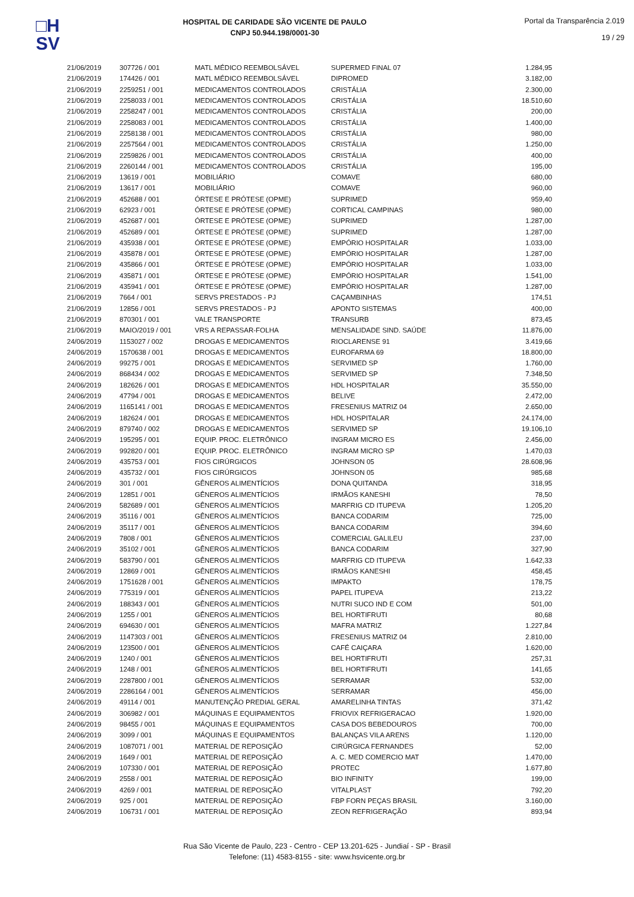□H
SV
HOSPITAL DE CARIDADE SÃO VICENTE DE PAULO
CNPJ 50.944.198/0001-30
Portal da Transparência 2.019
19 / 29
| 21/06/2019 | 307726 / 001 | MATL MÉDICO REEMBOLSÁVEL | SUPERMED FINAL 07 | 1.284,95 |
| 21/06/2019 | 174426 / 001 | MATL MÉDICO REEMBOLSÁVEL | DIPROMED | 3.182,00 |
| 21/06/2019 | 2259251 / 001 | MEDICAMENTOS CONTROLADOS | CRISTÁLIA | 2.300,00 |
| 21/06/2019 | 2258033 / 001 | MEDICAMENTOS CONTROLADOS | CRISTÁLIA | 18.510,60 |
| 21/06/2019 | 2258247 / 001 | MEDICAMENTOS CONTROLADOS | CRISTÁLIA | 200,00 |
| 21/06/2019 | 2258083 / 001 | MEDICAMENTOS CONTROLADOS | CRISTÁLIA | 1.400,00 |
| 21/06/2019 | 2258138 / 001 | MEDICAMENTOS CONTROLADOS | CRISTÁLIA | 980,00 |
| 21/06/2019 | 2257564 / 001 | MEDICAMENTOS CONTROLADOS | CRISTÁLIA | 1.250,00 |
| 21/06/2019 | 2259826 / 001 | MEDICAMENTOS CONTROLADOS | CRISTÁLIA | 400,00 |
| 21/06/2019 | 2260144 / 001 | MEDICAMENTOS CONTROLADOS | CRISTÁLIA | 195,00 |
| 21/06/2019 | 13619 / 001 | MOBILIÁRIO | COMAVE | 680,00 |
| 21/06/2019 | 13617 / 001 | MOBILIÁRIO | COMAVE | 960,00 |
| 21/06/2019 | 452688 / 001 | ÓRTESE E PRÓTESE (OPME) | SUPRIMED | 959,40 |
| 21/06/2019 | 62923 / 001 | ÓRTESE E PRÓTESE (OPME) | CORTICAL CAMPINAS | 980,00 |
| 21/06/2019 | 452687 / 001 | ÓRTESE E PRÓTESE (OPME) | SUPRIMED | 1.287,00 |
| 21/06/2019 | 452689 / 001 | ÓRTESE E PRÓTESE (OPME) | SUPRIMED | 1.287,00 |
| 21/06/2019 | 435938 / 001 | ÓRTESE E PRÓTESE (OPME) | EMPÓRIO HOSPITALAR | 1.033,00 |
| 21/06/2019 | 435878 / 001 | ÓRTESE E PRÓTESE (OPME) | EMPÓRIO HOSPITALAR | 1.287,00 |
| 21/06/2019 | 435866 / 001 | ÓRTESE E PRÓTESE (OPME) | EMPÓRIO HOSPITALAR | 1.033,00 |
| 21/06/2019 | 435871 / 001 | ÓRTESE E PRÓTESE (OPME) | EMPÓRIO HOSPITALAR | 1.541,00 |
| 21/06/2019 | 435941 / 001 | ÓRTESE E PRÓTESE (OPME) | EMPÓRIO HOSPITALAR | 1.287,00 |
| 21/06/2019 | 7664 / 001 | SERVS PRESTADOS - PJ | CAÇAMBINHAS | 174,51 |
| 21/06/2019 | 12856 / 001 | SERVS PRESTADOS - PJ | APONTO SISTEMAS | 400,00 |
| 21/06/2019 | 870301 / 001 | VALE TRANSPORTE | TRANSURB | 873,45 |
| 21/06/2019 | MAIO/2019 / 001 | VRS A REPASSAR-FOLHA | MENSALIDADE SIND. SAÚDE | 11.876,00 |
| 24/06/2019 | 1153027 / 002 | DROGAS E MEDICAMENTOS | RIOCLARENSE 91 | 3.419,66 |
| 24/06/2019 | 1570638 / 001 | DROGAS E MEDICAMENTOS | EUROFARMA 69 | 18.800,00 |
| 24/06/2019 | 99275 / 001 | DROGAS E MEDICAMENTOS | SERVIMED SP | 1.760,00 |
| 24/06/2019 | 868434 / 002 | DROGAS E MEDICAMENTOS | SERVIMED SP | 7.348,50 |
| 24/06/2019 | 182626 / 001 | DROGAS E MEDICAMENTOS | HDL HOSPITALAR | 35.550,00 |
| 24/06/2019 | 47794 / 001 | DROGAS E MEDICAMENTOS | BELIVE | 2.472,00 |
| 24/06/2019 | 1165141 / 001 | DROGAS E MEDICAMENTOS | FRESENIUS MATRIZ 04 | 2.650,00 |
| 24/06/2019 | 182624 / 001 | DROGAS E MEDICAMENTOS | HDL HOSPITALAR | 24.174,00 |
| 24/06/2019 | 879740 / 002 | DROGAS E MEDICAMENTOS | SERVIMED SP | 19.106,10 |
| 24/06/2019 | 195295 / 001 | EQUIP. PROC. ELETRÔNICO | INGRAM MICRO ES | 2.456,00 |
| 24/06/2019 | 992820 / 001 | EQUIP. PROC. ELETRÔNICO | INGRAM MICRO SP | 1.470,03 |
| 24/06/2019 | 435753 / 001 | FIOS CIRÚRGICOS | JOHNSON 05 | 28.608,96 |
| 24/06/2019 | 435732 / 001 | FIOS CIRÚRGICOS | JOHNSON 05 | 985,68 |
| 24/06/2019 | 301 / 001 | GÊNEROS ALIMENTÍCIOS | DONA QUITANDA | 318,95 |
| 24/06/2019 | 12851 / 001 | GÊNEROS ALIMENTÍCIOS | IRMÃOS KANESHI | 78,50 |
| 24/06/2019 | 582689 / 001 | GÊNEROS ALIMENTÍCIOS | MARFRIG CD ITUPEVA | 1.205,20 |
| 24/06/2019 | 35116 / 001 | GÊNEROS ALIMENTÍCIOS | BANCA CODARIM | 725,00 |
| 24/06/2019 | 35117 / 001 | GÊNEROS ALIMENTÍCIOS | BANCA CODARIM | 394,60 |
| 24/06/2019 | 7808 / 001 | GÊNEROS ALIMENTÍCIOS | COMERCIAL GALILEU | 237,00 |
| 24/06/2019 | 35102 / 001 | GÊNEROS ALIMENTÍCIOS | BANCA CODARIM | 327,90 |
| 24/06/2019 | 583790 / 001 | GÊNEROS ALIMENTÍCIOS | MARFRIG CD ITUPEVA | 1.642,33 |
| 24/06/2019 | 12869 / 001 | GÊNEROS ALIMENTÍCIOS | IRMÃOS KANESHI | 458,45 |
| 24/06/2019 | 1751628 / 001 | GÊNEROS ALIMENTÍCIOS | IMPAKTO | 178,75 |
| 24/06/2019 | 775319 / 001 | GÊNEROS ALIMENTÍCIOS | PAPEL ITUPEVA | 213,22 |
| 24/06/2019 | 188343 / 001 | GÊNEROS ALIMENTÍCIOS | NUTRI SUCO IND E COM | 501,00 |
| 24/06/2019 | 1255 / 001 | GÊNEROS ALIMENTÍCIOS | BEL HORTIFRUTI | 80,68 |
| 24/06/2019 | 694630 / 001 | GÊNEROS ALIMENTÍCIOS | MAFRA MATRIZ | 1.227,84 |
| 24/06/2019 | 1147303 / 001 | GÊNEROS ALIMENTÍCIOS | FRESENIUS MATRIZ 04 | 2.810,00 |
| 24/06/2019 | 123500 / 001 | GÊNEROS ALIMENTÍCIOS | CAFÉ CAIÇARA | 1.620,00 |
| 24/06/2019 | 1240 / 001 | GÊNEROS ALIMENTÍCIOS | BEL HORTIFRUTI | 257,31 |
| 24/06/2019 | 1248 / 001 | GÊNEROS ALIMENTÍCIOS | BEL HORTIFRUTI | 141,65 |
| 24/06/2019 | 2287800 / 001 | GÊNEROS ALIMENTÍCIOS | SERRAMAR | 532,00 |
| 24/06/2019 | 2286164 / 001 | GÊNEROS ALIMENTÍCIOS | SERRAMAR | 456,00 |
| 24/06/2019 | 49114 / 001 | MANUTENÇÃO PREDIAL GERAL | AMARELINHA TINTAS | 371,42 |
| 24/06/2019 | 306982 / 001 | MÁQUINAS E EQUIPAMENTOS | FRIOVIX REFRIGERACAO | 1.920,00 |
| 24/06/2019 | 98455 / 001 | MÁQUINAS E EQUIPAMENTOS | CASA DOS BEBEDOUROS | 700,00 |
| 24/06/2019 | 3099 / 001 | MÁQUINAS E EQUIPAMENTOS | BALANÇAS VILA ARENS | 1.120,00 |
| 24/06/2019 | 1087071 / 001 | MATERIAL DE REPOSIÇÃO | CIRÚRGICA FERNANDES | 52,00 |
| 24/06/2019 | 1649 / 001 | MATERIAL DE REPOSIÇÃO | A. C. MED COMERCIO MAT | 1.470,00 |
| 24/06/2019 | 107330 / 001 | MATERIAL DE REPOSIÇÃO | PROTEC | 1.677,80 |
| 24/06/2019 | 2558 / 001 | MATERIAL DE REPOSIÇÃO | BIO INFINITY | 199,00 |
| 24/06/2019 | 4269 / 001 | MATERIAL DE REPOSIÇÃO | VITALPLAST | 792,20 |
| 24/06/2019 | 925 / 001 | MATERIAL DE REPOSIÇÃO | FBP FORN PEÇAS BRASIL | 3.160,00 |
| 24/06/2019 | 106731 / 001 | MATERIAL DE REPOSIÇÃO | ZEON REFRIGERAÇÃO | 893,94 |
Rua São Vicente de Paulo, 223 - Centro - CEP 13.201-625 - Jundiaí - SP - Brasil
Telefone: (11) 4583-8155 - site: www.hsvicente.org.br